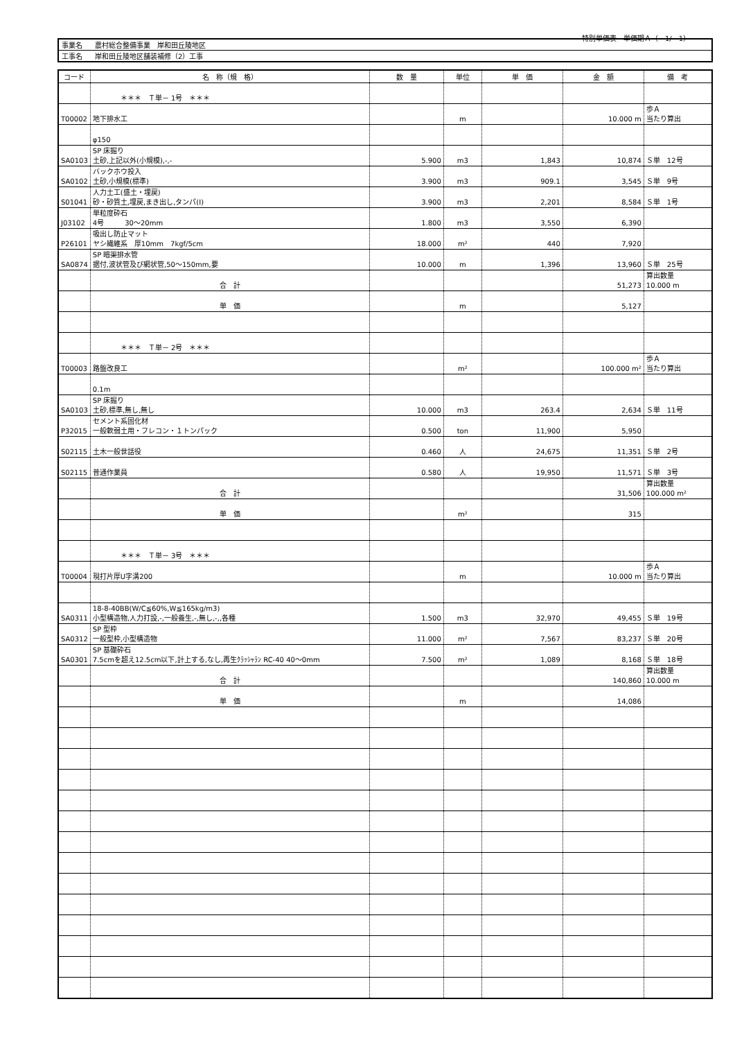特別単価表　単価期Ａ（　1/　1）
| 事業名 | 農村総合整備事業 岸和田丘陵地区 |
| 工事名 | 岸和田丘陵地区舗装補修（2）工事 |
| コード | 名 称（規 格） | 数 量 | 単位 | 単 価 | 金 額 | 備 考 |
| --- | --- | --- | --- | --- | --- | --- |
| | ＊＊＊ Ｔ単－ 1号 ＊＊＊ | | | | | |
| T00002 | 地下排水工 | | m | | 10.000 m | 歩Ａ 当たり算出 |
| | φ150 | | | | | |
| SA0103 | SP 床掘り 土砂,上記以外(小規模),-,- | 5.900 | m3 | 1,843 | 10,874 | Ｓ単 12号 |
| SA0102 | バックホウ投入 土砂,小規模(標準) | 3.900 | m3 | 909.1 | 3,545 | Ｓ単 9号 |
| S01041 | 人力土工(盛土・埋戻) 砂・砂質土,埋戻,まき出し,タンパ(Ⅰ) | 3.900 | m3 | 2,201 | 8,584 | Ｓ単 1号 |
| J03102 | 単粒度砕石 4号 30～20mm | 1.800 | m3 | 3,550 | 6,390 | |
| P26101 | 吸出し防止マット ヤシ繊維系 厚10mm 7kgf/5cm | 18.000 | m² | 440 | 7,920 | |
| SA0874 | SP 暗渠排水管 据付,波状管及び網状管,50～150mm,要 | 10.000 | m | 1,396 | 13,960 | Ｓ単 25号 |
| | 合 計 | | | | 51,273 | 算出数量 10.000 m |
| | 単 価 | | m | | 5,127 | |
| | ＊＊＊ Ｔ単－ 2号 ＊＊＊ | | | | | |
| T00003 | 路盤改良工 | | m² | | 100.000 m² | 歩Ａ 当たり算出 |
| | 0.1m | | | | | |
| SA0103 | SP 床掘り 土砂,標準,無し,無し | 10.000 | m3 | 263.4 | 2,634 | Ｓ単 11号 |
| P32015 | セメント系固化材 一般軟弱土用・フレコン・１トンパック | 0.500 | ton | 11,900 | 5,950 | |
| S02115 | 土木一般世話役 | 0.460 | 人 | 24,675 | 11,351 | Ｓ単 2号 |
| S02115 | 普通作業員 | 0.580 | 人 | 19,950 | 11,571 | Ｓ単 3号 |
| | 合 計 | | | | 31,506 | 算出数量 100.000 m² |
| | 単 価 | | m² | | 315 | |
| | ＊＊＊ Ｔ単－ 3号 ＊＊＊ | | | | | |
| T00004 | 現打片厚U字溝200 | | m | | 10.000 m | 歩Ａ 当たり算出 |
| SA0311 | 18-8-40BB(W/C≦60%,W≦165kg/m3) 小型構造物,人力打設,-,一般養生,-,無し,-,,各種 | 1.500 | m3 | 32,970 | 49,455 | Ｓ単 19号 |
| SA0312 | SP 型枠 一般型枠,小型構造物 | 11.000 | m² | 7,567 | 83,237 | Ｓ単 20号 |
| SA0301 | SP 基礎砕石 7.5cmを超え12.5cm以下,計上する,なし,再生ｸﾗｯｼｬﾗﾝ RC-40 40～0mm | 7.500 | m² | 1,089 | 8,168 | Ｓ単 18号 |
| | 合 計 | | | | 140,860 | 算出数量 10.000 m |
| | 単 価 | | m | | 14,086 | |